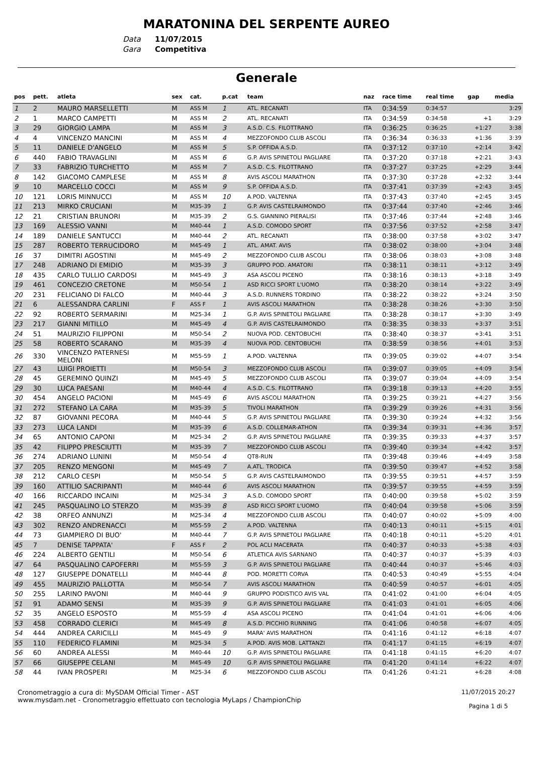MARATONINA DEL SERPENTE AUREO
Data 11/07/2015
Gara Competitiva
Generale
| pos | pett. | atleta | sex | cat. | p.cat | team | naz | race time | real time | gap | media |
| --- | --- | --- | --- | --- | --- | --- | --- | --- | --- | --- | --- |
| 1 | 2 | MAURO MARSELLETTI | M | ASS M | 1 | ATL. RECANATI | ITA | 0:34:59 | 0:34:57 | | 3:29 |
| 2 | 1 | MARCO CAMPETTI | M | ASS M | 2 | ATL. RECANATI | ITA | 0:34:59 | 0:34:58 | +1 | 3:29 |
| 3 | 29 | GIORGIO LAMPA | M | ASS M | 3 | A.S.D. C.S. FILOTTRANO | ITA | 0:36:25 | 0:36:25 | +1:27 | 3:38 |
| 4 | 4 | VINCENZO MANCINI | M | ASS M | 4 | MEZZOFONDO CLUB ASCOLI | ITA | 0:36:34 | 0:36:33 | +1:36 | 3:39 |
| 5 | 11 | DANIELE D'ANGELO | M | ASS M | 5 | S.P. OFFIDA A.S.D. | ITA | 0:37:12 | 0:37:10 | +2:14 | 3:42 |
| 6 | 440 | FABIO TRAVAGLINI | M | ASS M | 6 | G.P. AVIS SPINETOLI PAGLIARE | ITA | 0:37:20 | 0:37:18 | +2:21 | 3:43 |
| 7 | 33 | FABRIZIO TURCHETTO | M | ASS M | 7 | A.S.D. C.S. FILOTTRANO | ITA | 0:37:27 | 0:37:25 | +2:29 | 3:44 |
| 8 | 142 | GIACOMO CAMPLESE | M | ASS M | 8 | AVIS ASCOLI MARATHON | ITA | 0:37:30 | 0:37:28 | +2:32 | 3:44 |
| 9 | 10 | MARCELLO COCCI | M | ASS M | 9 | S.P. OFFIDA A.S.D. | ITA | 0:37:41 | 0:37:39 | +2:43 | 3:45 |
| 10 | 121 | LORIS MINNUCCI | M | ASS M | 10 | A.POD. VALTENNA | ITA | 0:37:43 | 0:37:40 | +2:45 | 3:45 |
| 11 | 213 | MIRKO CRUCIANI | M | M35-39 | 1 | G.P. AVIS CASTELRAIMONDO | ITA | 0:37:44 | 0:37:40 | +2:46 | 3:46 |
| 12 | 21 | CRISTIAN BRUNORI | M | M35-39 | 2 | G.S. GIANNINO PIERALISI | ITA | 0:37:46 | 0:37:44 | +2:48 | 3:46 |
| 13 | 169 | ALESSIO VANNI | M | M40-44 | 1 | A.S.D. COMODO SPORT | ITA | 0:37:56 | 0:37:52 | +2:58 | 3:47 |
| 14 | 189 | DANIELE SANTUCCI | M | M40-44 | 2 | ATL. RECANATI | ITA | 0:38:00 | 0:37:58 | +3:02 | 3:47 |
| 15 | 287 | ROBERTO TERRUCIDORO | M | M45-49 | 1 | ATL. AMAT. AVIS | ITA | 0:38:02 | 0:38:00 | +3:04 | 3:48 |
| 16 | 37 | DIMITRI AGOSTINI | M | M45-49 | 2 | MEZZOFONDO CLUB ASCOLI | ITA | 0:38:06 | 0:38:03 | +3:08 | 3:48 |
| 17 | 248 | ADRIANO DI EMIDIO | M | M35-39 | 3 | GRUPPO POD. AMATORI | ITA | 0:38:11 | 0:38:11 | +3:12 | 3:49 |
| 18 | 435 | CARLO TULLIO CARDOSI | M | M45-49 | 3 | ASA ASCOLI PICENO | ITA | 0:38:16 | 0:38:13 | +3:18 | 3:49 |
| 19 | 461 | CONCEZIO CRETONE | M | M50-54 | 1 | ASD RICCI SPORT L'UOMO | ITA | 0:38:20 | 0:38:14 | +3:22 | 3:49 |
| 20 | 231 | FELICIANO DI FALCO | M | M40-44 | 3 | A.S.D. RUNNERS TORDINO | ITA | 0:38:22 | 0:38:22 | +3:24 | 3:50 |
| 21 | 6 | ALESSANDRA CARLINI | F | ASS F | 1 | AVIS ASCOLI MARATHON | ITA | 0:38:28 | 0:38:26 | +3:30 | 3:50 |
| 22 | 92 | ROBERTO SERMARINI | M | M25-34 | 1 | G.P. AVIS SPINETOLI PAGLIARE | ITA | 0:38:28 | 0:38:17 | +3:30 | 3:49 |
| 23 | 217 | GIANNI MITILLO | M | M45-49 | 4 | G.P. AVIS CASTELRAIMONDO | ITA | 0:38:35 | 0:38:33 | +3:37 | 3:51 |
| 24 | 51 | MAURIZIO FILIPPONI | M | M50-54 | 2 | NUOVA POD. CENTOBUCHI | ITA | 0:38:40 | 0:38:37 | +3:41 | 3:51 |
| 25 | 58 | ROBERTO SCARANO | M | M35-39 | 4 | NUOVA POD. CENTOBUCHI | ITA | 0:38:59 | 0:38:56 | +4:01 | 3:53 |
| 26 | 330 | VINCENZO PATERNESI MELONI | M | M55-59 | 1 | A.POD. VALTENNA | ITA | 0:39:05 | 0:39:02 | +4:07 | 3:54 |
| 27 | 43 | LUIGI PROIETTI | M | M50-54 | 3 | MEZZOFONDO CLUB ASCOLI | ITA | 0:39:07 | 0:39:05 | +4:09 | 3:54 |
| 28 | 45 | GEREMINO QUINZI | M | M45-49 | 5 | MEZZOFONDO CLUB ASCOLI | ITA | 0:39:07 | 0:39:04 | +4:09 | 3:54 |
| 29 | 30 | LUCA PAESANI | M | M40-44 | 4 | A.S.D. C.S. FILOTTRANO | ITA | 0:39:18 | 0:39:13 | +4:20 | 3:55 |
| 30 | 454 | ANGELO PACIONI | M | M45-49 | 6 | AVIS ASCOLI MARATHON | ITA | 0:39:25 | 0:39:21 | +4:27 | 3:56 |
| 31 | 272 | STEFANO LA CARA | M | M35-39 | 5 | TIVOLI MARATHON | ITA | 0:39:29 | 0:39:26 | +4:31 | 3:56 |
| 32 | 87 | GIOVANNI PECORA | M | M40-44 | 5 | G.P. AVIS SPINETOLI PAGLIARE | ITA | 0:39:30 | 0:39:24 | +4:32 | 3:56 |
| 33 | 273 | LUCA LANDI | M | M35-39 | 6 | A.S.D. COLLEMAR-ATHON | ITA | 0:39:34 | 0:39:31 | +4:36 | 3:57 |
| 34 | 65 | ANTONIO CAPONI | M | M25-34 | 2 | G.P. AVIS SPINETOLI PAGLIARE | ITA | 0:39:35 | 0:39:33 | +4:37 | 3:57 |
| 35 | 42 | FILIPPO PRESCIUTTI | M | M35-39 | 7 | MEZZOFONDO CLUB ASCOLI | ITA | 0:39:40 | 0:39:34 | +4:42 | 3:57 |
| 36 | 274 | ADRIANO LUNINI | M | M50-54 | 4 | QT8-RUN | ITA | 0:39:48 | 0:39:46 | +4:49 | 3:58 |
| 37 | 205 | RENZO MENGONI | M | M45-49 | 7 | A.ATL. TRODICA | ITA | 0:39:50 | 0:39:47 | +4:52 | 3:58 |
| 38 | 212 | CARLO CESPI | M | M50-54 | 5 | G.P. AVIS CASTELRAIMONDO | ITA | 0:39:55 | 0:39:51 | +4:57 | 3:59 |
| 39 | 160 | ATTILIO SACRIPANTI | M | M40-44 | 6 | AVIS ASCOLI MARATHON | ITA | 0:39:57 | 0:39:55 | +4:59 | 3:59 |
| 40 | 166 | RICCARDO INCAINI | M | M25-34 | 3 | A.S.D. COMODO SPORT | ITA | 0:40:00 | 0:39:58 | +5:02 | 3:59 |
| 41 | 245 | PASQUALINO LO STERZO | M | M35-39 | 8 | ASD RICCI SPORT L'UOMO | ITA | 0:40:04 | 0:39:58 | +5:06 | 3:59 |
| 42 | 38 | ORFEO ANNUNZI | M | M25-34 | 4 | MEZZOFONDO CLUB ASCOLI | ITA | 0:40:07 | 0:40:02 | +5:09 | 4:00 |
| 43 | 302 | RENZO ANDRENACCI | M | M55-59 | 2 | A.POD. VALTENNA | ITA | 0:40:13 | 0:40:11 | +5:15 | 4:01 |
| 44 | 73 | GIAMPIERO DI BUO' | M | M40-44 | 7 | G.P. AVIS SPINETOLI PAGLIARE | ITA | 0:40:18 | 0:40:11 | +5:20 | 4:01 |
| 45 | 7 | DENISE TAPPATA' | F | ASS F | 2 | POL ACLI MACERATA | ITA | 0:40:37 | 0:40:33 | +5:38 | 4:03 |
| 46 | 224 | ALBERTO GENTILI | M | M50-54 | 6 | ATLETICA AVIS SARNANO | ITA | 0:40:37 | 0:40:37 | +5:39 | 4:03 |
| 47 | 64 | PASQUALINO CAPOFERRI | M | M55-59 | 3 | G.P. AVIS SPINETOLI PAGLIARE | ITA | 0:40:44 | 0:40:37 | +5:46 | 4:03 |
| 48 | 127 | GIUSEPPE DONATELLI | M | M40-44 | 8 | POD. MORETTI CORVA | ITA | 0:40:53 | 0:40:49 | +5:55 | 4:04 |
| 49 | 455 | MAURIZIO PALLOTTA | M | M50-54 | 7 | AVIS ASCOLI MARATHON | ITA | 0:40:59 | 0:40:57 | +6:01 | 4:05 |
| 50 | 255 | LARINO PAVONI | M | M40-44 | 9 | GRUPPO PODISTICO AVIS VAL | ITA | 0:41:02 | 0:41:00 | +6:04 | 4:05 |
| 51 | 91 | ADAMO SENSI | M | M35-39 | 9 | G.P. AVIS SPINETOLI PAGLIARE | ITA | 0:41:03 | 0:41:01 | +6:05 | 4:06 |
| 52 | 35 | ANGELO ESPOSTO | M | M55-59 | 4 | ASA ASCOLI PICENO | ITA | 0:41:04 | 0:41:01 | +6:06 | 4:06 |
| 53 | 458 | CORRADO CLERICI | M | M45-49 | 8 | A.S.D. PICCHIO RUNNING | ITA | 0:41:06 | 0:40:58 | +6:07 | 4:05 |
| 54 | 444 | ANDREA CARICILLI | M | M45-49 | 9 | MARA' AVIS MARATHON | ITA | 0:41:16 | 0:41:12 | +6:18 | 4:07 |
| 55 | 110 | FEDERICO FLAMINI | M | M25-34 | 5 | A.POD. AVIS MOB. LATTANZI | ITA | 0:41:17 | 0:41:15 | +6:19 | 4:07 |
| 56 | 60 | ANDREA ALESSI | M | M40-44 | 10 | G.P. AVIS SPINETOLI PAGLIARE | ITA | 0:41:18 | 0:41:15 | +6:20 | 4:07 |
| 57 | 66 | GIUSEPPE CELANI | M | M45-49 | 10 | G.P. AVIS SPINETOLI PAGLIARE | ITA | 0:41:20 | 0:41:14 | +6:22 | 4:07 |
| 58 | 44 | IVAN PROSPERI | M | M25-34 | 6 | MEZZOFONDO CLUB ASCOLI | ITA | 0:41:26 | 0:41:21 | +6:28 | 4:08 |
Cronometraggio a cura di: MySDAM Official Timer - AST
www.mysdam.net - Cronometraggio effettuato con tecnologia MyLaps / ChampionChip
11/07/2015 20:27
Pagina 1 di 5